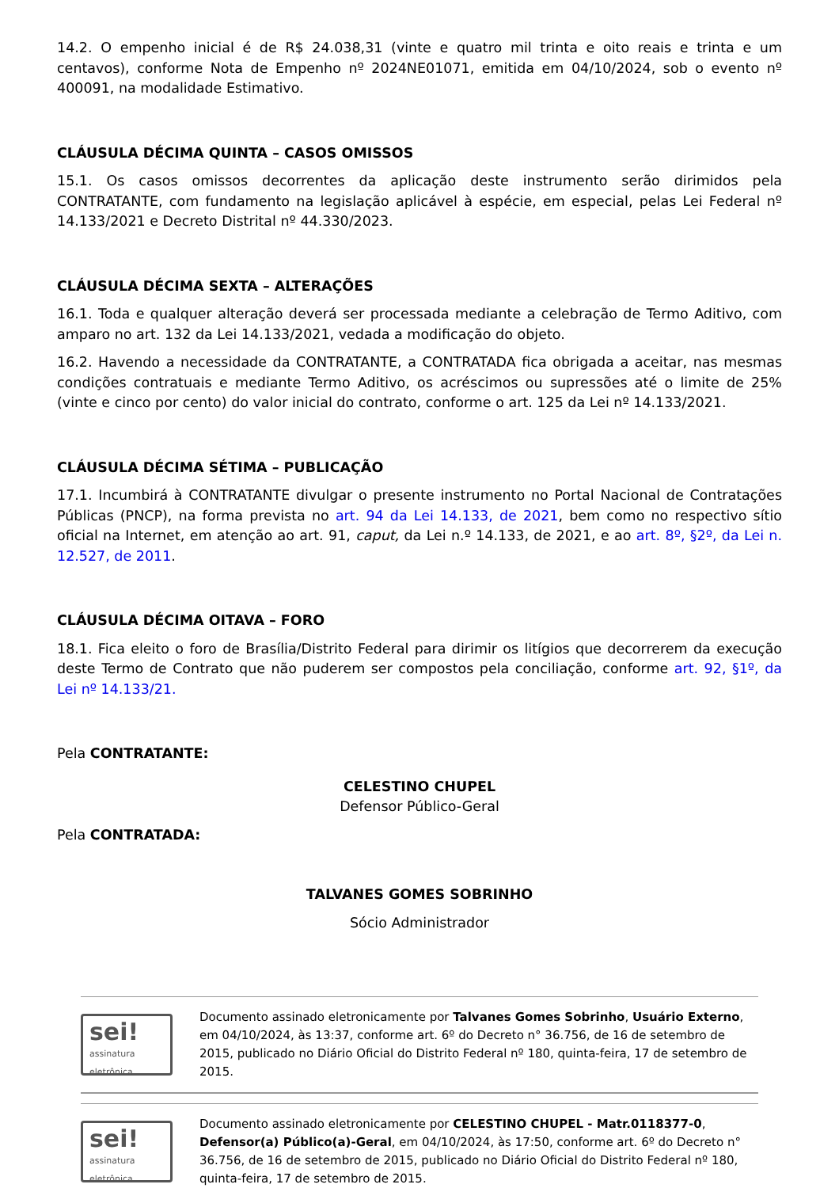14.2. O empenho inicial é de R$ 24.038,31 (vinte e quatro mil trinta e oito reais e trinta e um centavos), conforme Nota de Empenho nº 2024NE01071, emitida em 04/10/2024, sob o evento nº 400091, na modalidade Estimativo.
CLÁUSULA DÉCIMA QUINTA – CASOS OMISSOS
15.1. Os casos omissos decorrentes da aplicação deste instrumento serão dirimidos pela CONTRATANTE, com fundamento na legislação aplicável à espécie, em especial, pelas Lei Federal nº 14.133/2021 e Decreto Distrital nº 44.330/2023.
CLÁUSULA DÉCIMA SEXTA – ALTERAÇÕES
16.1. Toda e qualquer alteração deverá ser processada mediante a celebração de Termo Aditivo, com amparo no art. 132 da Lei 14.133/2021, vedada a modificação do objeto.
16.2. Havendo a necessidade da CONTRATANTE, a CONTRATADA fica obrigada a aceitar, nas mesmas condições contratuais e mediante Termo Aditivo, os acréscimos ou supressões até o limite de 25% (vinte e cinco por cento) do valor inicial do contrato, conforme o art. 125 da Lei nº 14.133/2021.
CLÁUSULA DÉCIMA SÉTIMA – PUBLICAÇÃO
17.1. Incumbirá à CONTRATANTE divulgar o presente instrumento no Portal Nacional de Contratações Públicas (PNCP), na forma prevista no art. 94 da Lei 14.133, de 2021, bem como no respectivo sítio oficial na Internet, em atenção ao art. 91, caput, da Lei n.º 14.133, de 2021, e ao art. 8º, §2º, da Lei n. 12.527, de 2011.
CLÁUSULA DÉCIMA OITAVA – FORO
18.1. Fica eleito o foro de Brasília/Distrito Federal para dirimir os litígios que decorrerem da execução deste Termo de Contrato que não puderem ser compostos pela conciliação, conforme art. 92, §1º, da Lei nº 14.133/21.
Pela CONTRATANTE:
CELESTINO CHUPEL
Defensor Público-Geral
Pela CONTRATADA:
TALVANES GOMES SOBRINHO
Sócio Administrador
sei!
assinatura
eletrônica
Documento assinado eletronicamente por Talvanes Gomes Sobrinho, Usuário Externo, em 04/10/2024, às 13:37, conforme art. 6º do Decreto n° 36.756, de 16 de setembro de 2015, publicado no Diário Oficial do Distrito Federal nº 180, quinta-feira, 17 de setembro de 2015.
sei!
assinatura
eletrônica
Documento assinado eletronicamente por CELESTINO CHUPEL - Matr.0118377-0, Defensor(a) Público(a)-Geral, em 04/10/2024, às 17:50, conforme art. 6º do Decreto n° 36.756, de 16 de setembro de 2015, publicado no Diário Oficial do Distrito Federal nº 180, quinta-feira, 17 de setembro de 2015.